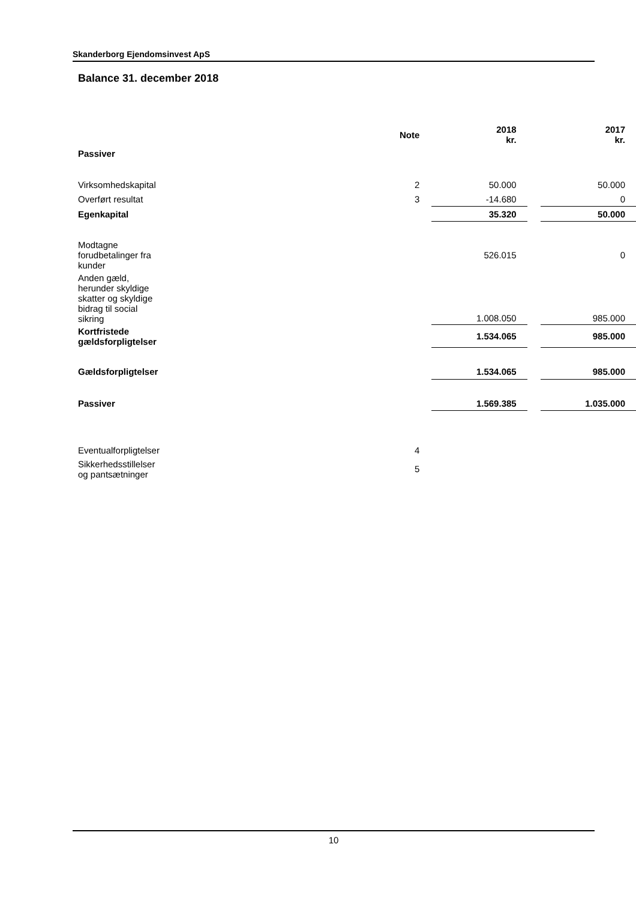Skanderborg Ejendomsinvest ApS
Balance 31. december 2018
| | Note | 2018 kr. | | 2017 kr. |
| --- | --- | --- | --- | --- |
| Passiver | | | | |
| Virksomhedskapital | 2 | 50.000 | | 50.000 |
| Overført resultat | 3 | -14.680 | | 0 |
| Egenkapital | | 35.320 | | 50.000 |
| Modtagne forudbetalinger fra kunder | | 526.015 | | 0 |
| Anden gæld, herunder skyldige skatter og skyldige bidrag til social sikring | | 1.008.050 | | 985.000 |
| Kortfristede gældsforpligtelser | | 1.534.065 | | 985.000 |
| Gældsforpligtelser | | 1.534.065 | | 985.000 |
| Passiver | | 1.569.385 | | 1.035.000 |
| Eventualforpligtelser | 4 | | | |
| Sikkerhedsstillelser og pantsætninger | 5 | | | |
10